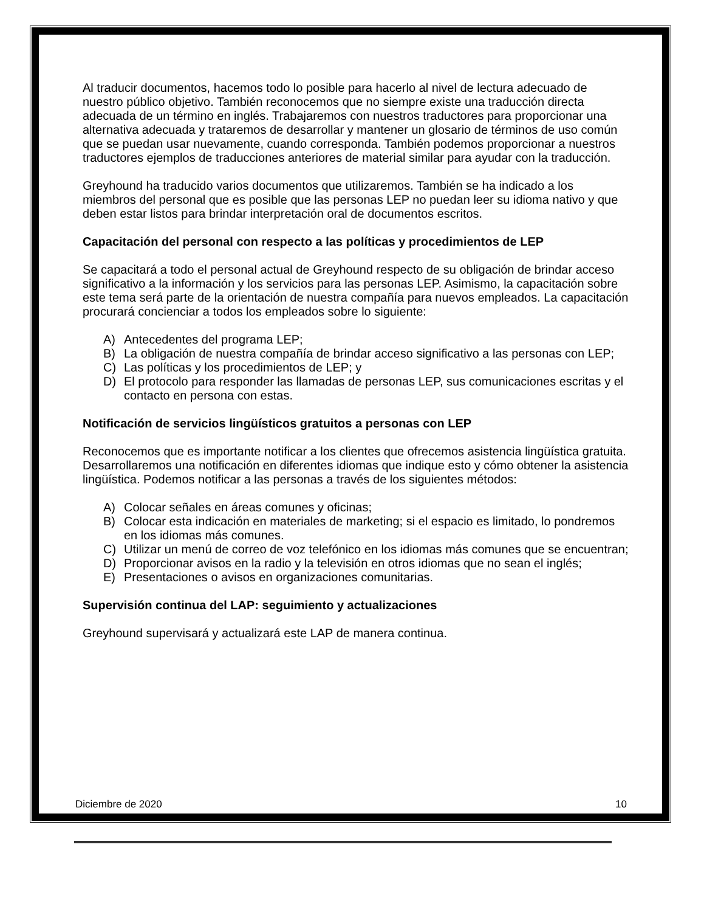Al traducir documentos, hacemos todo lo posible para hacerlo al nivel de lectura adecuado de nuestro público objetivo. También reconocemos que no siempre existe una traducción directa adecuada de un término en inglés. Trabajaremos con nuestros traductores para proporcionar una alternativa adecuada y trataremos de desarrollar y mantener un glosario de términos de uso común que se puedan usar nuevamente, cuando corresponda. También podemos proporcionar a nuestros traductores ejemplos de traducciones anteriores de material similar para ayudar con la traducción.
Greyhound ha traducido varios documentos que utilizaremos. También se ha indicado a los miembros del personal que es posible que las personas LEP no puedan leer su idioma nativo y que deben estar listos para brindar interpretación oral de documentos escritos.
Capacitación del personal con respecto a las políticas y procedimientos de LEP
Se capacitará a todo el personal actual de Greyhound respecto de su obligación de brindar acceso significativo a la información y los servicios para las personas LEP. Asimismo, la capacitación sobre este tema será parte de la orientación de nuestra compañía para nuevos empleados. La capacitación procurará concienciar a todos los empleados sobre lo siguiente:
A) Antecedentes del programa LEP;
B) La obligación de nuestra compañía de brindar acceso significativo a las personas con LEP;
C) Las políticas y los procedimientos de LEP; y
D) El protocolo para responder las llamadas de personas LEP, sus comunicaciones escritas y el contacto en persona con estas.
Notificación de servicios lingüísticos gratuitos a personas con LEP
Reconocemos que es importante notificar a los clientes que ofrecemos asistencia lingüística gratuita. Desarrollaremos una notificación en diferentes idiomas que indique esto y cómo obtener la asistencia lingüística. Podemos notificar a las personas a través de los siguientes métodos:
A) Colocar señales en áreas comunes y oficinas;
B) Colocar esta indicación en materiales de marketing; si el espacio es limitado, lo pondremos en los idiomas más comunes.
C) Utilizar un menú de correo de voz telefónico en los idiomas más comunes que se encuentran;
D) Proporcionar avisos en la radio y la televisión en otros idiomas que no sean el inglés;
E) Presentaciones o avisos en organizaciones comunitarias.
Supervisión continua del LAP: seguimiento y actualizaciones
Greyhound supervisará y actualizará este LAP de manera continua.
Diciembre de 2020 10